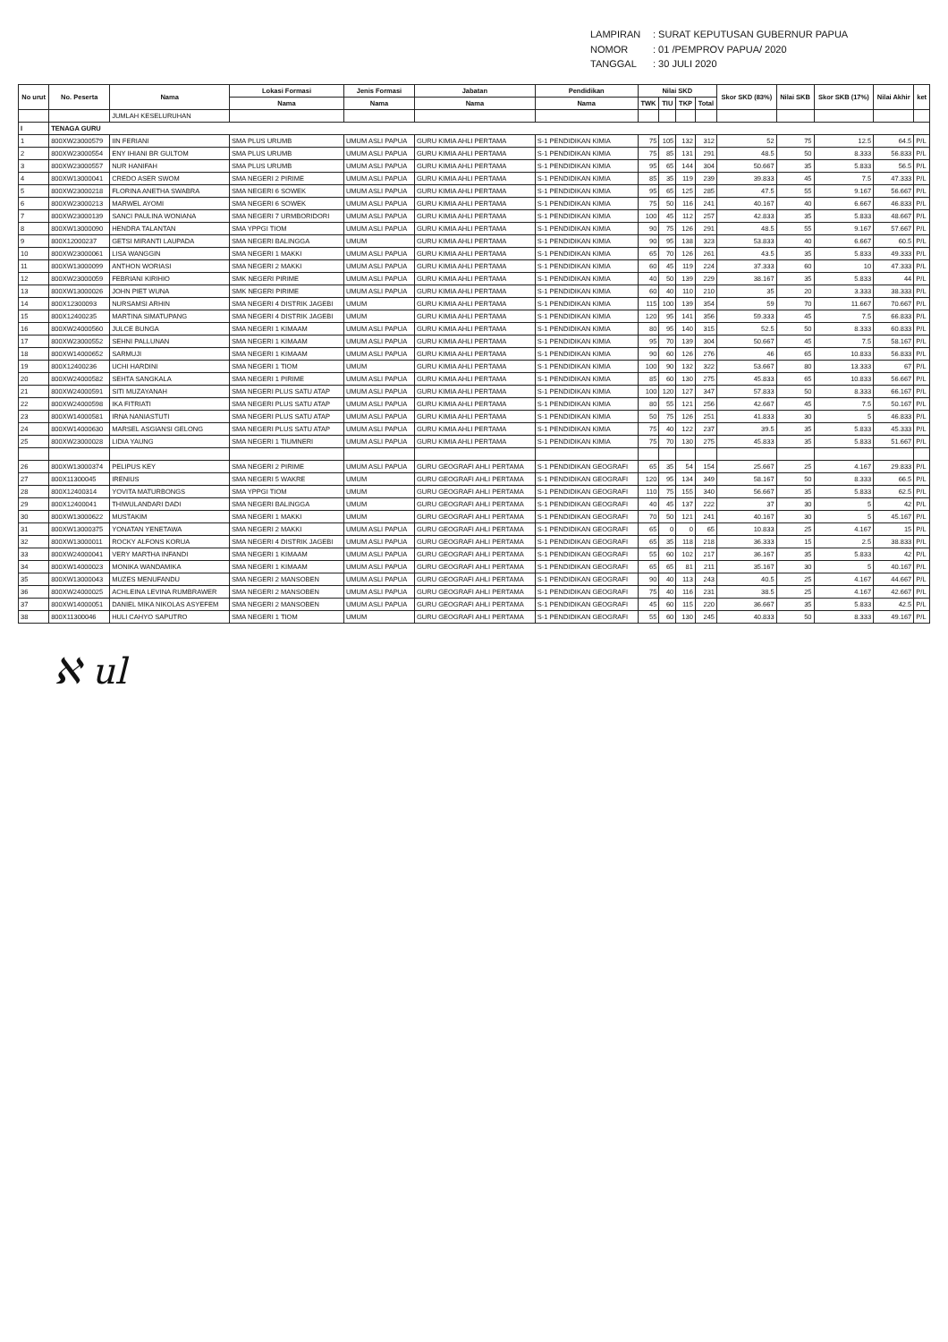LAMPIRAN: SURAT KEPUTUSAN GUBERNUR PAPUA
NOMOR: 01 /PEMPROV PAPUA/ 2020
TANGGAL: 30 JULI 2020
| No urut | No. Peserta | Nama | Lokasi Formasi | Jenis Formasi | Jabatan | Pendidikan | Nilai SKD | | | | Skor SKD (83%) | Nilai SKB | Skor SKB (17%) | Nilai Akhir | ket |
| --- | --- | --- | --- | --- | --- | --- | --- | --- | --- | --- | --- | --- | --- | --- | --- |
| | | | Nama | Nama | Nama | Nama | TWK | TIU | TKP | Total | | | | | |
| | | JUMLAH KESELURUHAN | | | | | | | | | | | | | |
| I | TENAGA GURU | | | | | | | | | | | | | | |
| 1 | 800XW23000579 | IIN FERIANI | SMA PLUS URUMB | UMUM ASLI PAPUA | GURU KIMIA AHLI PERTAMA | S-1 PENDIDIKAN KIMIA | 75 | 105 | 132 | 312 | 52 | 75 | 12.5 | 64.5 | P/L |
| 2 | 800XW23000554 | ENY IHIANI BR GULTOM | SMA PLUS URUMB | UMUM ASLI PAPUA | GURU KIMIA AHLI PERTAMA | S-1 PENDIDIKAN KIMIA | 75 | 85 | 131 | 291 | 48.5 | 50 | 8.333 | 56.833 | P/L |
| 3 | 800XW23000557 | NUR HANIFAH | SMA PLUS URUMB | UMUM ASLI PAPUA | GURU KIMIA AHLI PERTAMA | S-1 PENDIDIKAN KIMIA | 95 | 65 | 144 | 304 | 50.667 | 35 | 5.833 | 56.5 | P/L |
| 4 | 800XW13000041 | CREDO ASER SWOM | SMA NEGERI 2 PIRIME | UMUM ASLI PAPUA | GURU KIMIA AHLI PERTAMA | S-1 PENDIDIKAN KIMIA | 85 | 35 | 119 | 239 | 39.833 | 45 | 7.5 | 47.333 | P/L |
| 5 | 800XW23000218 | FLORINA ANETHA SWABRA | SMA NEGERI 6 SOWEK | UMUM ASLI PAPUA | GURU KIMIA AHLI PERTAMA | S-1 PENDIDIKAN KIMIA | 95 | 65 | 125 | 285 | 47.5 | 55 | 9.167 | 56.667 | P/L |
| 6 | 800XW23000213 | MARWEL AYOMI | SMA NEGERI 6 SOWEK | UMUM ASLI PAPUA | GURU KIMIA AHLI PERTAMA | S-1 PENDIDIKAN KIMIA | 75 | 50 | 116 | 241 | 40.167 | 40 | 6.667 | 46.833 | P/L |
| 7 | 800XW23000139 | SANCI PAULINA WONIANA | SMA NEGERI 7 URMBORIDORI | UMUM ASLI PAPUA | GURU KIMIA AHLI PERTAMA | S-1 PENDIDIKAN KIMIA | 100 | 45 | 112 | 257 | 42.833 | 35 | 5.833 | 48.667 | P/L |
| 8 | 800XW13000090 | HENDRA TALANTAN | SMA YPPGI TIOM | UMUM ASLI PAPUA | GURU KIMIA AHLI PERTAMA | S-1 PENDIDIKAN KIMIA | 90 | 75 | 126 | 291 | 48.5 | 55 | 9.167 | 57.667 | P/L |
| 9 | 800X12000237 | GETSI MIRANTI LAUPADA | SMA NEGERI BALINGGA | UMUM | GURU KIMIA AHLI PERTAMA | S-1 PENDIDIKAN KIMIA | 90 | 95 | 138 | 323 | 53.833 | 40 | 6.667 | 60.5 | P/L |
| 10 | 800XW23000061 | LISA WANGGIN | SMA NEGERI 1 MAKKI | UMUM ASLI PAPUA | GURU KIMIA AHLI PERTAMA | S-1 PENDIDIKAN KIMIA | 65 | 70 | 126 | 261 | 43.5 | 35 | 5.833 | 49.333 | P/L |
| 11 | 800XW13000099 | ANTHON WORIASI | SMA NEGERI 2 MAKKI | UMUM ASLI PAPUA | GURU KIMIA AHLI PERTAMA | S-1 PENDIDIKAN KIMIA | 60 | 45 | 119 | 224 | 37.333 | 60 | 10 | 47.333 | P/L |
| 12 | 800XW23000059 | FEBRIANI KIRIHIO | SMK NEGERI PIRIME | UMUM ASLI PAPUA | GURU KIMIA AHLI PERTAMA | S-1 PENDIDIKAN KIMIA | 40 | 50 | 139 | 229 | 38.167 | 35 | 5.833 | 44 | P/L |
| 13 | 800XW13000026 | JOHN PIET WUNA | SMK NEGERI PIRIME | UMUM ASLI PAPUA | GURU KIMIA AHLI PERTAMA | S-1 PENDIDIKAN KIMIA | 60 | 40 | 110 | 210 | 35 | 20 | 3.333 | 38.333 | P/L |
| 14 | 800X12300093 | NURSAMSI ARHIN | SMA NEGERI 4 DISTRIK JAGEBI | UMUM | GURU KIMIA AHLI PERTAMA | S-1 PENDIDIKAN KIMIA | 115 | 100 | 139 | 354 | 59 | 70 | 11.667 | 70.667 | P/L |
| 15 | 800X12400235 | MARTINA SIMATUPANG | SMA NEGERI 4 DISTRIK JAGEBI | UMUM | GURU KIMIA AHLI PERTAMA | S-1 PENDIDIKAN KIMIA | 120 | 95 | 141 | 356 | 59.333 | 45 | 7.5 | 66.833 | P/L |
| 16 | 800XW24000560 | JULCE BUNGA | SMA NEGERI 1 KIMAAM | UMUM ASLI PAPUA | GURU KIMIA AHLI PERTAMA | S-1 PENDIDIKAN KIMIA | 80 | 95 | 140 | 315 | 52.5 | 50 | 8.333 | 60.833 | P/L |
| 17 | 800XW23000552 | SEHNI PALLUNAN | SMA NEGERI 1 KIMAAM | UMUM ASLI PAPUA | GURU KIMIA AHLI PERTAMA | S-1 PENDIDIKAN KIMIA | 95 | 70 | 139 | 304 | 50.667 | 45 | 7.5 | 58.167 | P/L |
| 18 | 800XW14000652 | SARMUJI | SMA NEGERI 1 KIMAAM | UMUM ASLI PAPUA | GURU KIMIA AHLI PERTAMA | S-1 PENDIDIKAN KIMIA | 90 | 60 | 126 | 276 | 46 | 65 | 10.833 | 56.833 | P/L |
| 19 | 800X12400236 | UCHI HARDINI | SMA NEGERI 1 TIOM | UMUM | GURU KIMIA AHLI PERTAMA | S-1 PENDIDIKAN KIMIA | 100 | 90 | 132 | 322 | 53.667 | 80 | 13.333 | 67 | P/L |
| 20 | 800XW24000582 | SEHTA SANGKALA | SMA NEGERI 1 PIRIME | UMUM ASLI PAPUA | GURU KIMIA AHLI PERTAMA | S-1 PENDIDIKAN KIMIA | 85 | 60 | 130 | 275 | 45.833 | 65 | 10.833 | 56.667 | P/L |
| 21 | 800XW24000591 | SITI MUZAYANAH | SMA NEGERI PLUS SATU ATAP | UMUM ASLI PAPUA | GURU KIMIA AHLI PERTAMA | S-1 PENDIDIKAN KIMIA | 100 | 120 | 127 | 347 | 57.833 | 50 | 8.333 | 66.167 | P/L |
| 22 | 800XW24000598 | IKA FITRIATI | SMA NEGERI PLUS SATU ATAP | UMUM ASLI PAPUA | GURU KIMIA AHLI PERTAMA | S-1 PENDIDIKAN KIMIA | 80 | 55 | 121 | 256 | 42.667 | 45 | 7.5 | 50.167 | P/L |
| 23 | 800XW14000581 | IRNA NANIASTUTI | SMA NEGERI PLUS SATU ATAP | UMUM ASLI PAPUA | GURU KIMIA AHLI PERTAMA | S-1 PENDIDIKAN KIMIA | 50 | 75 | 126 | 251 | 41.833 | 30 | 5 | 46.833 | P/L |
| 24 | 800XW14000630 | MARSEL ASGIANSI GELONG | SMA NEGERI PLUS SATU ATAP | UMUM ASLI PAPUA | GURU KIMIA AHLI PERTAMA | S-1 PENDIDIKAN KIMIA | 75 | 40 | 122 | 237 | 39.5 | 35 | 5.833 | 45.333 | P/L |
| 25 | 800XW23000028 | LIDIA YAUNG | SMA NEGERI 1 TIUMNERI | UMUM ASLI PAPUA | GURU KIMIA AHLI PERTAMA | S-1 PENDIDIKAN KIMIA | 75 | 70 | 130 | 275 | 45.833 | 35 | 5.833 | 51.667 | P/L |
| 26 | 800XW13000374 | PELIPUS KEY | SMA NEGERI 2 PIRIME | UMUM ASLI PAPUA | GURU GEOGRAFI AHLI PERTAMA | S-1 PENDIDIKAN GEOGRAFI | 65 | 35 | 54 | 154 | 25.667 | 25 | 4.167 | 29.833 | P/L |
| 27 | 800X11300045 | IRENIUS | SMA NEGERI 5 WAKRE | UMUM | GURU GEOGRAFI AHLI PERTAMA | S-1 PENDIDIKAN GEOGRAFI | 120 | 95 | 134 | 349 | 58.167 | 50 | 8.333 | 66.5 | P/L |
| 28 | 800X12400314 | YOVITA MATURBONGS | SMA YPPGI TIOM | UMUM | GURU GEOGRAFI AHLI PERTAMA | S-1 PENDIDIKAN GEOGRAFI | 110 | 75 | 155 | 340 | 56.667 | 35 | 5.833 | 62.5 | P/L |
| 29 | 800X12400041 | THIWULANDARI DADI | SMA NEGERI BALINGGA | UMUM | GURU GEOGRAFI AHLI PERTAMA | S-1 PENDIDIKAN GEOGRAFI | 40 | 45 | 137 | 222 | 37 | 30 | 5 | 42 | P/L |
| 30 | 800XW13000622 | MUSTAKIM | SMA NEGERI 1 MAKKI | UMUM | GURU GEOGRAFI AHLI PERTAMA | S-1 PENDIDIKAN GEOGRAFI | 70 | 50 | 121 | 241 | 40.167 | 30 | 5 | 45.167 | P/L |
| 31 | 800XW13000375 | YONATAN YENETAWA | SMA NEGERI 2 MAKKI | UMUM ASLI PAPUA | GURU GEOGRAFI AHLI PERTAMA | S-1 PENDIDIKAN GEOGRAFI | 65 | 0 | 0 | 65 | 10.833 | 25 | 4.167 | 15 | P/L |
| 32 | 800XW13000011 | ROCKY ALFONS KORUA | SMA NEGERI 4 DISTRIK JAGEBI | UMUM ASLI PAPUA | GURU GEOGRAFI AHLI PERTAMA | S-1 PENDIDIKAN GEOGRAFI | 65 | 35 | 118 | 218 | 36.333 | 15 | 2.5 | 38.833 | P/L |
| 33 | 800XW24000041 | VERY MARTHA INFANDI | SMA NEGERI 1 KIMAAM | UMUM ASLI PAPUA | GURU GEOGRAFI AHLI PERTAMA | S-1 PENDIDIKAN GEOGRAFI | 55 | 60 | 102 | 217 | 36.167 | 35 | 5.833 | 42 | P/L |
| 34 | 800XW14000023 | MONIKA WANDAMIKA | SMA NEGERI 1 KIMAAM | UMUM ASLI PAPUA | GURU GEOGRAFI AHLI PERTAMA | S-1 PENDIDIKAN GEOGRAFI | 65 | 65 | 81 | 211 | 35.167 | 30 | 5 | 40.167 | P/L |
| 35 | 800XW13000043 | MUZES MENUFANDU | SMA NEGERI 2 MANSOBEN | UMUM ASLI PAPUA | GURU GEOGRAFI AHLI PERTAMA | S-1 PENDIDIKAN GEOGRAFI | 90 | 40 | 113 | 243 | 40.5 | 25 | 4.167 | 44.667 | P/L |
| 36 | 800XW24000025 | ACHLEINA LEVINA RUMBRAWER | SMA NEGERI 2 MANSOBEN | UMUM ASLI PAPUA | GURU GEOGRAFI AHLI PERTAMA | S-1 PENDIDIKAN GEOGRAFI | 75 | 40 | 116 | 231 | 38.5 | 25 | 4.167 | 42.667 | P/L |
| 37 | 800XW14000051 | DANIEL MIKA NIKOLAS ASYEFEM | SMA NEGERI 2 MANSOBEN | UMUM ASLI PAPUA | GURU GEOGRAFI AHLI PERTAMA | S-1 PENDIDIKAN GEOGRAFI | 45 | 60 | 115 | 220 | 36.667 | 35 | 5.833 | 42.5 | P/L |
| 38 | 800X11300046 | HULI CAHYO SAPUTRO | SMA NEGERI 1 TIOM | UMUM | GURU GEOGRAFI AHLI PERTAMA | S-1 PENDIDIKAN GEOGRAFI | 55 | 60 | 130 | 245 | 40.833 | 50 | 8.333 | 49.167 | P/L |
ℵ ul